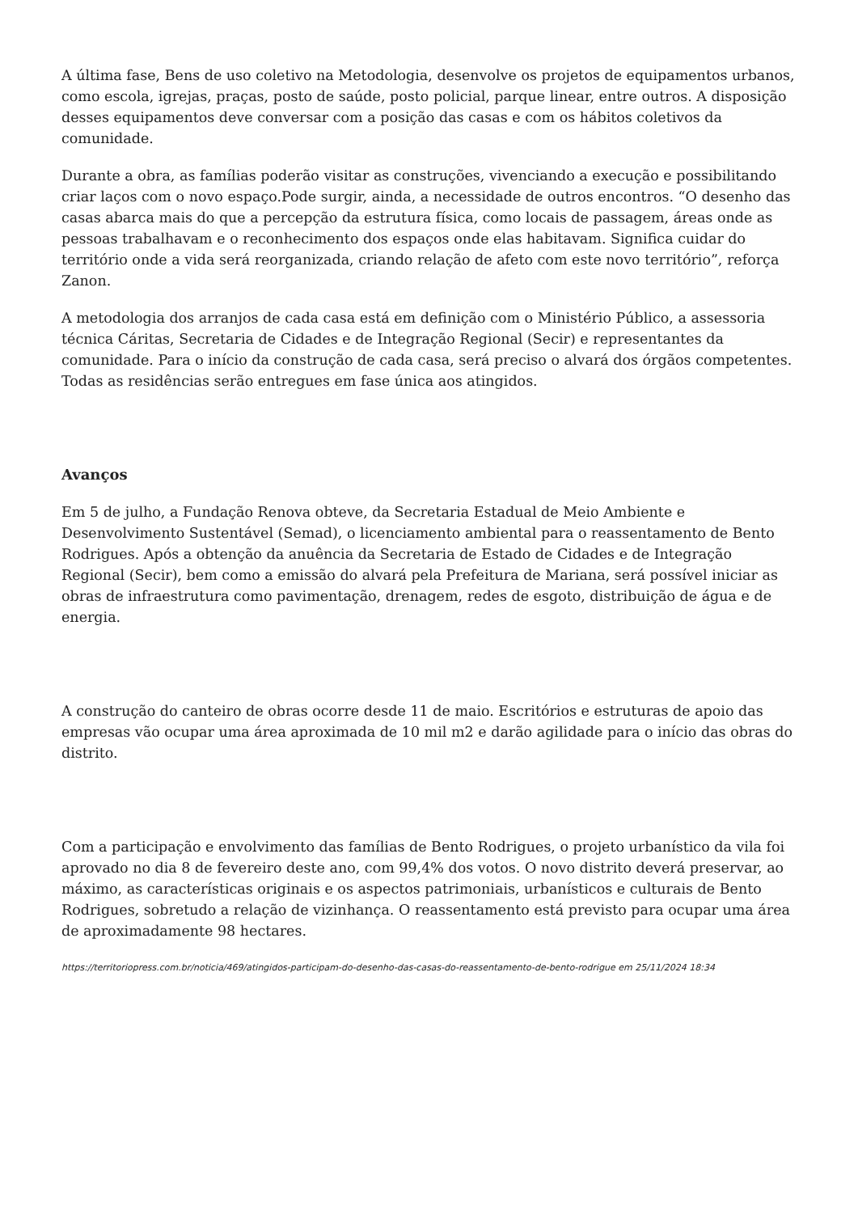A última fase, Bens de uso coletivo na Metodologia, desenvolve os projetos de equipamentos urbanos, como escola, igrejas, praças, posto de saúde, posto policial, parque linear, entre outros. A disposição desses equipamentos deve conversar com a posição das casas e com os hábitos coletivos da comunidade.
Durante a obra, as famílias poderão visitar as construções, vivenciando a execução e possibilitando criar laços com o novo espaço.Pode surgir, ainda, a necessidade de outros encontros. “O desenho das casas abarca mais do que a percepção da estrutura física, como locais de passagem, áreas onde as pessoas trabalhavam e o reconhecimento dos espaços onde elas habitavam. Significa cuidar do território onde a vida será reorganizada, criando relação de afeto com este novo território”, reforça Zanon.
A metodologia dos arranjos de cada casa está em definição com o Ministério Público, a assessoria técnica Cáritas, Secretaria de Cidades e de Integração Regional (Secir) e representantes da comunidade. Para o início da construção de cada casa, será preciso o alvará dos órgãos competentes. Todas as residências serão entregues em fase única aos atingidos.
Avanços
Em 5 de julho, a Fundação Renova obteve, da Secretaria Estadual de Meio Ambiente e Desenvolvimento Sustentável (Semad), o licenciamento ambiental para o reassentamento de Bento Rodrigues. Após a obtenção da anuência da Secretaria de Estado de Cidades e de Integração Regional (Secir), bem como a emissão do alvará pela Prefeitura de Mariana, será possível iniciar as obras de infraestrutura como pavimentação, drenagem, redes de esgoto, distribuição de água e de energia.
A construção do canteiro de obras ocorre desde 11 de maio. Escritórios e estruturas de apoio das empresas vão ocupar uma área aproximada de 10 mil m2 e darão agilidade para o início das obras do distrito.
Com a participação e envolvimento das famílias de Bento Rodrigues, o projeto urbanístico da vila foi aprovado no dia 8 de fevereiro deste ano, com 99,4% dos votos. O novo distrito deverá preservar, ao máximo, as características originais e os aspectos patrimoniais, urbanísticos e culturais de Bento Rodrigues, sobretudo a relação de vizinhança. O reassentamento está previsto para ocupar uma área de aproximadamente 98 hectares.
https://territoriopress.com.br/noticia/469/atingidos-participam-do-desenho-das-casas-do-reassentamento-de-bento-rodrigue em 25/11/2024 18:34